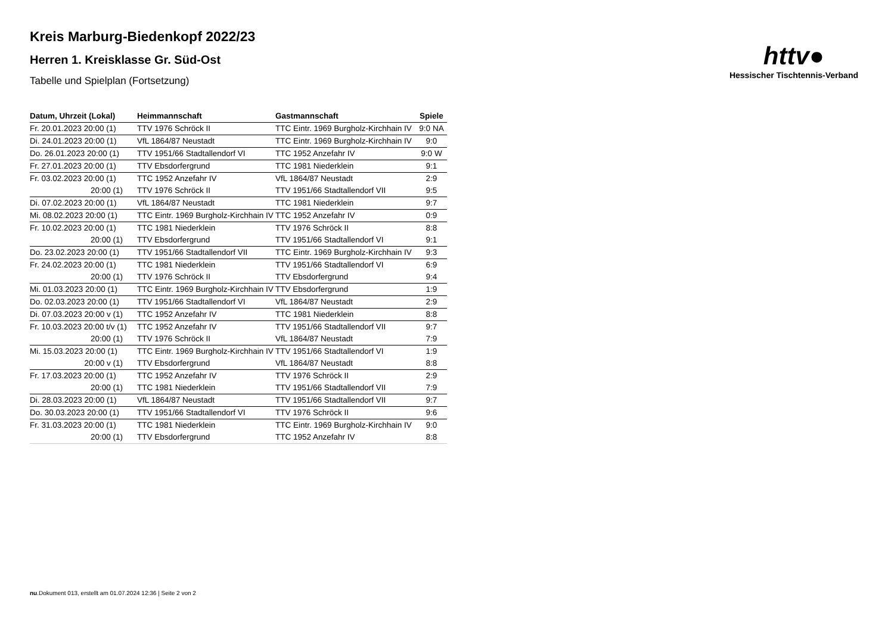httv●
Hessischer Tischtennis-Verband
Kreis Marburg-Biedenkopf 2022/23
Herren 1. Kreisklasse Gr. Süd-Ost
Tabelle und Spielplan (Fortsetzung)
| Datum, Uhrzeit (Lokal) | Heimmannschaft | Gastmannschaft | Spiele |
| --- | --- | --- | --- |
| Fr. 20.01.2023 20:00 (1) | TTV 1976 Schröck II | TTC Eintr. 1969 Burgholz-Kirchhain IV | 9:0 NA |
| Di. 24.01.2023 20:00 (1) | VfL 1864/87 Neustadt | TTC Eintr. 1969 Burgholz-Kirchhain IV | 9:0 |
| Do. 26.01.2023 20:00 (1) | TTV 1951/66 Stadtallendorf VI | TTC 1952 Anzefahr IV | 9:0 W |
| Fr. 27.01.2023 20:00 (1) | TTV Ebsdorfergrund | TTC 1981 Niederklein | 9:1 |
| Fr. 03.02.2023 20:00 (1) | TTC 1952 Anzefahr IV | VfL 1864/87 Neustadt | 2:9 |
| 20:00 (1) | TTV 1976 Schröck II | TTV 1951/66 Stadtallendorf VII | 9:5 |
| Di. 07.02.2023 20:00 (1) | VfL 1864/87 Neustadt | TTC 1981 Niederklein | 9:7 |
| Mi. 08.02.2023 20:00 (1) | TTC Eintr. 1969 Burgholz-Kirchhain IV | TTC 1952 Anzefahr IV | 0:9 |
| Fr. 10.02.2023 20:00 (1) | TTC 1981 Niederklein | TTV 1976 Schröck II | 8:8 |
| 20:00 (1) | TTV Ebsdorfergrund | TTV 1951/66 Stadtallendorf VI | 9:1 |
| Do. 23.02.2023 20:00 (1) | TTV 1951/66 Stadtallendorf VII | TTC Eintr. 1969 Burgholz-Kirchhain IV | 9:3 |
| Fr. 24.02.2023 20:00 (1) | TTC 1981 Niederklein | TTV 1951/66 Stadtallendorf VI | 6:9 |
| 20:00 (1) | TTV 1976 Schröck II | TTV Ebsdorfergrund | 9:4 |
| Mi. 01.03.2023 20:00 (1) | TTC Eintr. 1969 Burgholz-Kirchhain IV | TTV Ebsdorfergrund | 1:9 |
| Do. 02.03.2023 20:00 (1) | TTV 1951/66 Stadtallendorf VI | VfL 1864/87 Neustadt | 2:9 |
| Di. 07.03.2023 20:00 v (1) | TTC 1952 Anzefahr IV | TTC 1981 Niederklein | 8:8 |
| Fr. 10.03.2023 20:00 t/v (1) | TTC 1952 Anzefahr IV | TTV 1951/66 Stadtallendorf VII | 9:7 |
| 20:00 (1) | TTV 1976 Schröck II | VfL 1864/87 Neustadt | 7:9 |
| Mi. 15.03.2023 20:00 (1) | TTC Eintr. 1969 Burgholz-Kirchhain IV | TTV 1951/66 Stadtallendorf VI | 1:9 |
| 20:00 v (1) | TTV Ebsdorfergrund | VfL 1864/87 Neustadt | 8:8 |
| Fr. 17.03.2023 20:00 (1) | TTC 1952 Anzefahr IV | TTV 1976 Schröck II | 2:9 |
| 20:00 (1) | TTC 1981 Niederklein | TTV 1951/66 Stadtallendorf VII | 7:9 |
| Di. 28.03.2023 20:00 (1) | VfL 1864/87 Neustadt | TTV 1951/66 Stadtallendorf VII | 9:7 |
| Do. 30.03.2023 20:00 (1) | TTV 1951/66 Stadtallendorf VI | TTV 1976 Schröck II | 9:6 |
| Fr. 31.03.2023 20:00 (1) | TTC 1981 Niederklein | TTC Eintr. 1969 Burgholz-Kirchhain IV | 9:0 |
| 20:00 (1) | TTV Ebsdorfergrund | TTC 1952 Anzefahr IV | 8:8 |
nu.Dokument 013, erstellt am 01.07.2024 12:36 | Seite 2 von 2